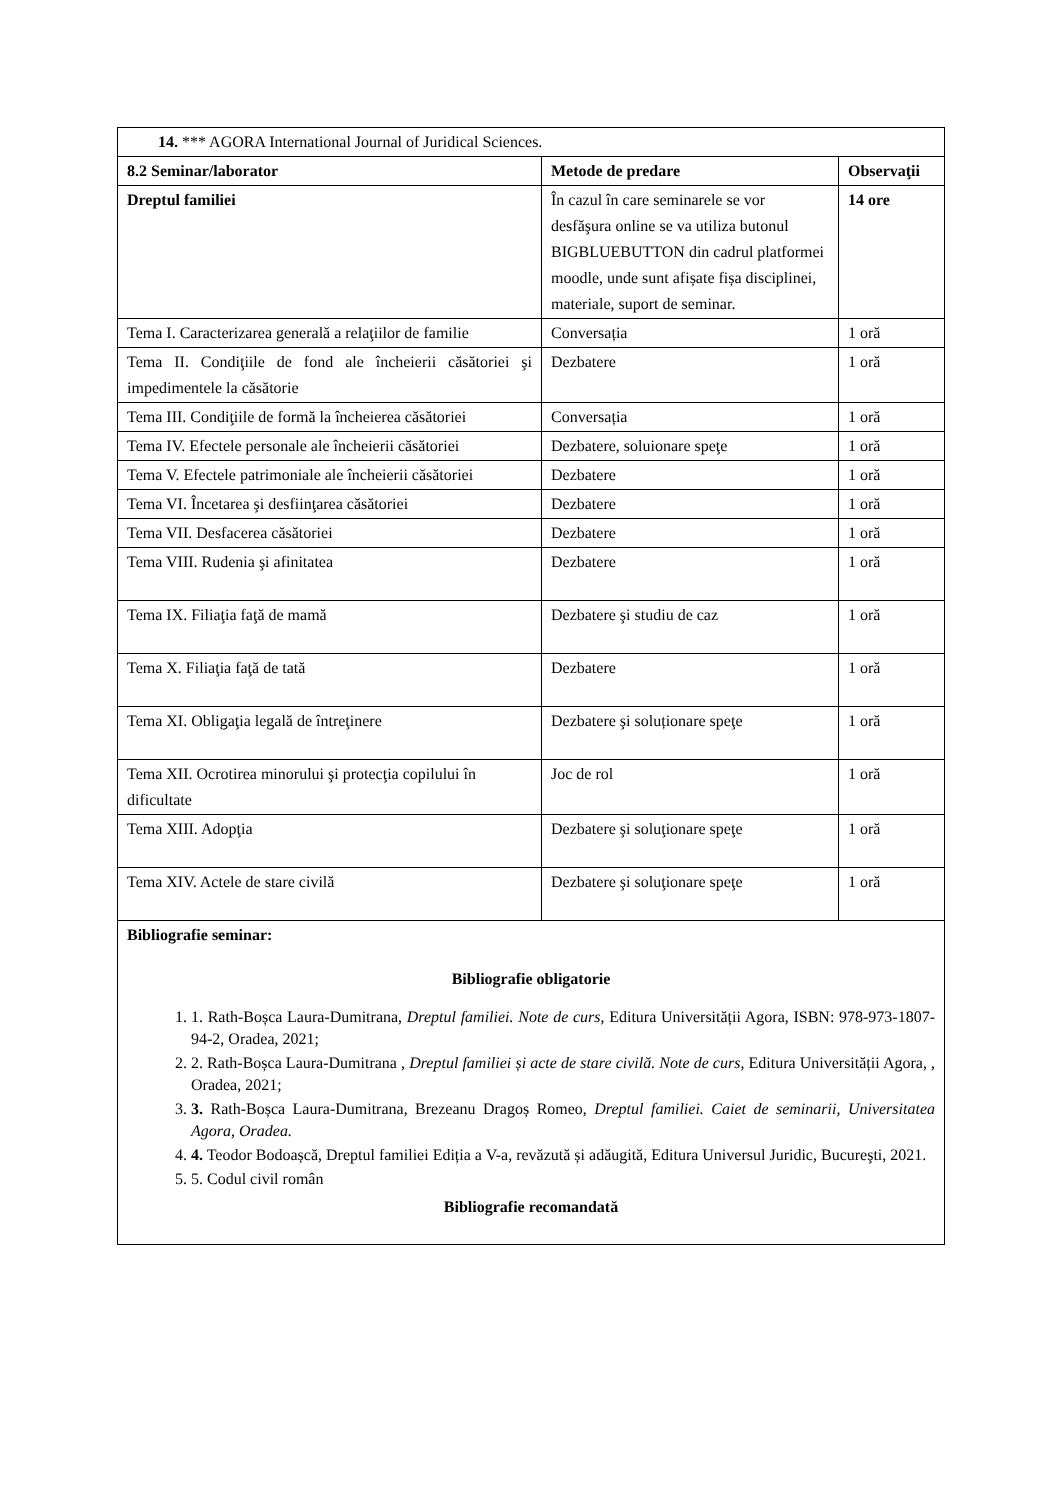| 14. *** AGORA International Journal of Juridical Sciences. | | |
| 8.2 Seminar/laborator | Metode de predare | Observaţii |
| Dreptul familiei | În cazul în care seminarele se vor desfăşura online se va utiliza butonul BIGBLUEBUTTON din cadrul platformei moodle, unde sunt afișate fișa disciplinei, materiale, suport de seminar. | 14 ore |
| Tema I. Caracterizarea generală a relaţiilor de familie | Conversația | 1 oră |
| Tema II. Condiţiile de fond ale încheierii căsătoriei şi impedimentele la căsătorie | Dezbatere | 1 oră |
| Tema III. Condiţiile de formă la încheierea căsătoriei | Conversația | 1 oră |
| Tema IV. Efectele personale ale încheierii căsătoriei | Dezbatere, soluionare speţe | 1 oră |
| Tema V. Efectele patrimoniale ale încheierii căsătoriei | Dezbatere | 1 oră |
| Tema VI. Încetarea şi desfiinţarea căsătoriei | Dezbatere | 1 oră |
| Tema VII. Desfacerea căsătoriei | Dezbatere | 1 oră |
| Tema VIII. Rudenia şi afinitatea | Dezbatere | 1 oră |
| Tema IX. Filiaţia faţă de mamă | Dezbatere şi studiu de caz | 1 oră |
| Tema X. Filiaţia faţă de tată | Dezbatere | 1 oră |
| Tema XI. Obligaţia legală de întreţinere | Dezbatere şi soluționare speţe | 1 oră |
| Tema XII. Ocrotirea minorului şi protecţia copilului în dificultate | Joc de rol | 1 oră |
| Tema XIII. Adopţia | Dezbatere şi soluţionare speţe | 1 oră |
| Tema XIV. Actele de stare civilă | Dezbatere şi soluţionare speţe | 1 oră |
| Bibliografie seminar: Bibliografie obligatorie 1. 1. Rath-Boșca Laura-Dumitrana, Dreptul familiei. Note de curs , Editura Universității Agora, ISBN: 978-973-1807-94-2, Oradea, 2021; 2. 2. Rath-Boșca Laura-Dumitrana , Dreptul familiei și acte de stare civilă. Note de curs , Editura Universității Agora, , Oradea, 2021; 3. 3. Rath-Boșca Laura-Dumitrana, Brezeanu Dragoș Romeo, Dreptul familiei. Caiet de seminarii, Universitatea Agora, Oradea. 4. 4. Teodor Bodoașcă, Dreptul familiei Ediția a V-a, revăzută și adăugită, Editura Universul Juridic, Bucureşti, 2021. 5. 5. Codul civil român Bibliografie recomandată | | |